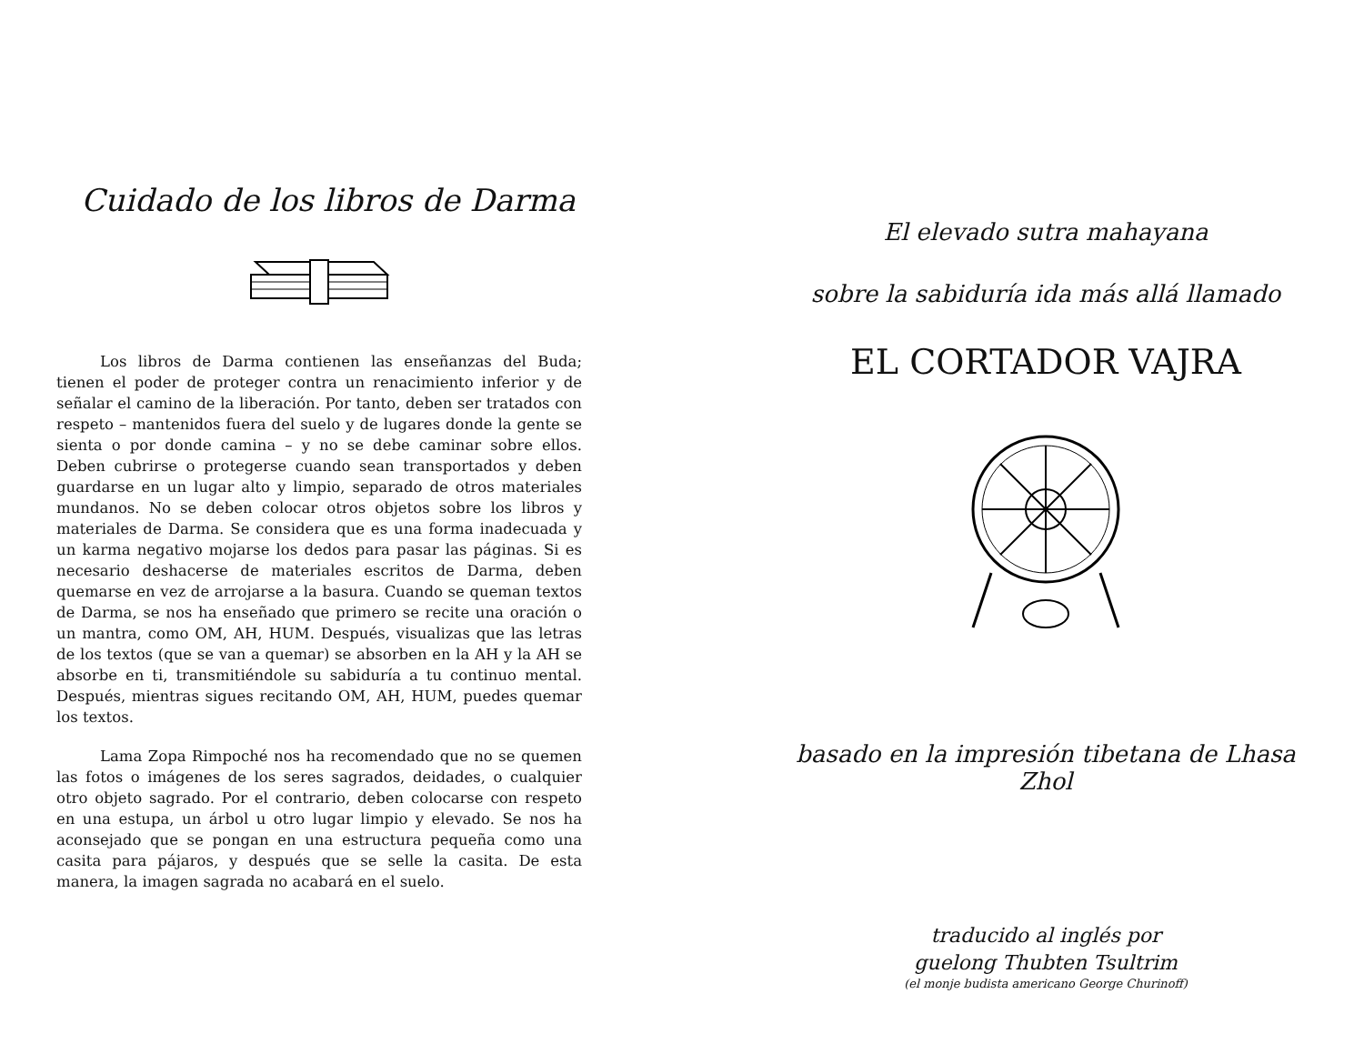Cuidado de los libros de Darma
Los libros de Darma contienen las enseñanzas del Buda; tienen el poder de proteger contra un renacimiento inferior y de señalar el camino de la liberación. Por tanto, deben ser tratados con respeto – mantenidos fuera del suelo y de lugares donde la gente se sienta o por donde camina – y no se debe caminar sobre ellos. Deben cubrirse o protegerse cuando sean transportados y deben guardarse en un lugar alto y limpio, separado de otros materiales mundanos. No se deben colocar otros objetos sobre los libros y materiales de Darma. Se considera que es una forma inadecuada y un karma negativo mojarse los dedos para pasar las páginas. Si es necesario deshacerse de materiales escritos de Darma, deben quemarse en vez de arrojarse a la basura. Cuando se queman textos de Darma, se nos ha enseñado que primero se recite una oración o un mantra, como OM, AH, HUM. Después, visualizas que las letras de los textos (que se van a quemar) se absorben en la AH y la AH se absorbe en ti, transmitiéndole su sabiduría a tu continuo mental. Después, mientras sigues recitando OM, AH, HUM, puedes quemar los textos.
Lama Zopa Rimpoché nos ha recomendado que no se quemen las fotos o imágenes de los seres sagrados, deidades, o cualquier otro objeto sagrado. Por el contrario, deben colocarse con respeto en una estupa, un árbol u otro lugar limpio y elevado. Se nos ha aconsejado que se pongan en una estructura pequeña como una casita para pájaros, y después que se selle la casita. De esta manera, la imagen sagrada no acabará en el suelo.
El elevado sutra mahayana
sobre la sabiduría ida más allá llamado
EL CORTADOR VAJRA
basado en la impresión tibetana de Lhasa Zhol
traducido al inglés por
guelong Thubten Tsultrim
(el monje budista americano George Churinoff)